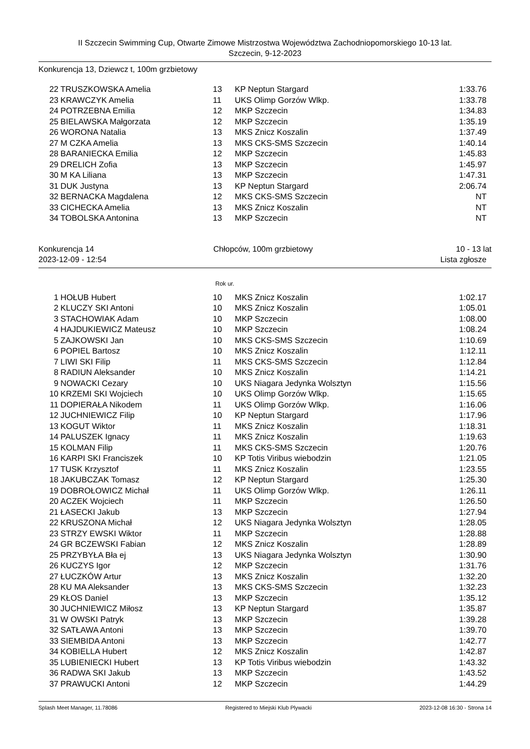II Szczecin Swimming Cup, Otwarte Zimowe Mistrzostwa Województwa Zachodniopomorskiego 10-13 lat.
Szczecin, 9-12-2023
Konkurencja 13, Dziewcz t, 100m grzbietowy
| 22 | TRUSZKOWSKA Amelia | 13 | KP Neptun Stargard | 1:33.76 |
| 23 | KRAWCZYK Amelia | 11 | UKS Olimp Gorzów Wlkp. | 1:33.78 |
| 24 | POTRZEBNA Emilia | 12 | MKP Szczecin | 1:34.83 |
| 25 | BIELAWSKA Małgorzata | 12 | MKP Szczecin | 1:35.19 |
| 26 | WORONA Natalia | 13 | MKS Znicz Koszalin | 1:37.49 |
| 27 | M CZKA Amelia | 13 | MKS CKS-SMS Szczecin | 1:40.14 |
| 28 | BARANIECKA Emilia | 12 | MKP Szczecin | 1:45.83 |
| 29 | DRELICH Zofia | 13 | MKP Szczecin | 1:45.97 |
| 30 | M KA Liliana | 13 | MKP Szczecin | 1:47.31 |
| 31 | DUK Justyna | 13 | KP Neptun Stargard | 2:06.74 |
| 32 | BERNACKA Magdalena | 12 | MKS CKS-SMS Szczecin | NT |
| 33 | CICHECKA Amelia | 13 | MKS Znicz Koszalin | NT |
| 34 | TOBOLSKA Antonina | 13 | MKP Szczecin | NT |
Konkurencja 14 Chłopców, 100m grzbietowy 10 - 13 lat
2023-12-09 - 12:54 Lista zgłosze
Rok ur.
| 1 | HOŁUB Hubert | 10 | MKS Znicz Koszalin | 1:02.17 |
| 2 | KLUCZY SKI Antoni | 10 | MKS Znicz Koszalin | 1:05.01 |
| 3 | STACHOWIAK Adam | 10 | MKP Szczecin | 1:08.00 |
| 4 | HAJDUKIEWICZ Mateusz | 10 | MKP Szczecin | 1:08.24 |
| 5 | ZAJKOWSKI Jan | 10 | MKS CKS-SMS Szczecin | 1:10.69 |
| 6 | POPIEL Bartosz | 10 | MKS Znicz Koszalin | 1:12.11 |
| 7 | LIWI SKI Filip | 11 | MKS CKS-SMS Szczecin | 1:12.84 |
| 8 | RADIUN Aleksander | 10 | MKS Znicz Koszalin | 1:14.21 |
| 9 | NOWACKI Cezary | 10 | UKS Niagara Jedynka Wolsztyn | 1:15.56 |
| 10 | KRZEMI SKI Wojciech | 10 | UKS Olimp Gorzów Wlkp. | 1:15.65 |
| 11 | DOPIERAŁA Nikodem | 11 | UKS Olimp Gorzów Wlkp. | 1:16.06 |
| 12 | JUCHNIEWICZ Filip | 10 | KP Neptun Stargard | 1:17.96 |
| 13 | KOGUT Wiktor | 11 | MKS Znicz Koszalin | 1:18.31 |
| 14 | PALUSZEK Ignacy | 11 | MKS Znicz Koszalin | 1:19.63 |
| 15 | KOLMAN Filip | 11 | MKS CKS-SMS Szczecin | 1:20.76 |
| 16 | KARPI SKI Franciszek | 10 | KP Totis Viribus wiebodzin | 1:21.05 |
| 17 | TUSK Krzysztof | 11 | MKS Znicz Koszalin | 1:23.55 |
| 18 | JAKUBCZAK Tomasz | 12 | KP Neptun Stargard | 1:25.30 |
| 19 | DOBROŁOWICZ Michał | 11 | UKS Olimp Gorzów Wlkp. | 1:26.11 |
| 20 | ACZEK Wojciech | 11 | MKP Szczecin | 1:26.50 |
| 21 | ŁASECKI Jakub | 13 | MKP Szczecin | 1:27.94 |
| 22 | KRUSZONA Michał | 12 | UKS Niagara Jedynka Wolsztyn | 1:28.05 |
| 23 | STRZY EWSKI Wiktor | 11 | MKP Szczecin | 1:28.88 |
| 24 | GR BCZEWSKI Fabian | 12 | MKS Znicz Koszalin | 1:28.89 |
| 25 | PRZYBYŁA Bła ej | 13 | UKS Niagara Jedynka Wolsztyn | 1:30.90 |
| 26 | KUCZYS Igor | 12 | MKP Szczecin | 1:31.76 |
| 27 | ŁUCZKÓW Artur | 13 | MKS Znicz Koszalin | 1:32.20 |
| 28 | KU MA Aleksander | 13 | MKS CKS-SMS Szczecin | 1:32.23 |
| 29 | KŁOS Daniel | 13 | MKP Szczecin | 1:35.12 |
| 30 | JUCHNIEWICZ Miłosz | 13 | KP Neptun Stargard | 1:35.87 |
| 31 | W OWSKI Patryk | 13 | MKP Szczecin | 1:39.28 |
| 32 | SATŁAWA Antoni | 13 | MKP Szczecin | 1:39.70 |
| 33 | SIEMBIDA Antoni | 13 | MKP Szczecin | 1:42.77 |
| 34 | KOBIELLA Hubert | 12 | MKS Znicz Koszalin | 1:42.87 |
| 35 | LUBIENIECKI Hubert | 13 | KP Totis Viribus wiebodzin | 1:43.32 |
| 36 | RADWA SKI Jakub | 13 | MKP Szczecin | 1:43.52 |
| 37 | PRAWUCKI Antoni | 12 | MKP Szczecin | 1:44.29 |
Splash Meet Manager, 11.78086 Registered to Miejski Klub Plywacki 2023-12-08 16:30 - Strona 14